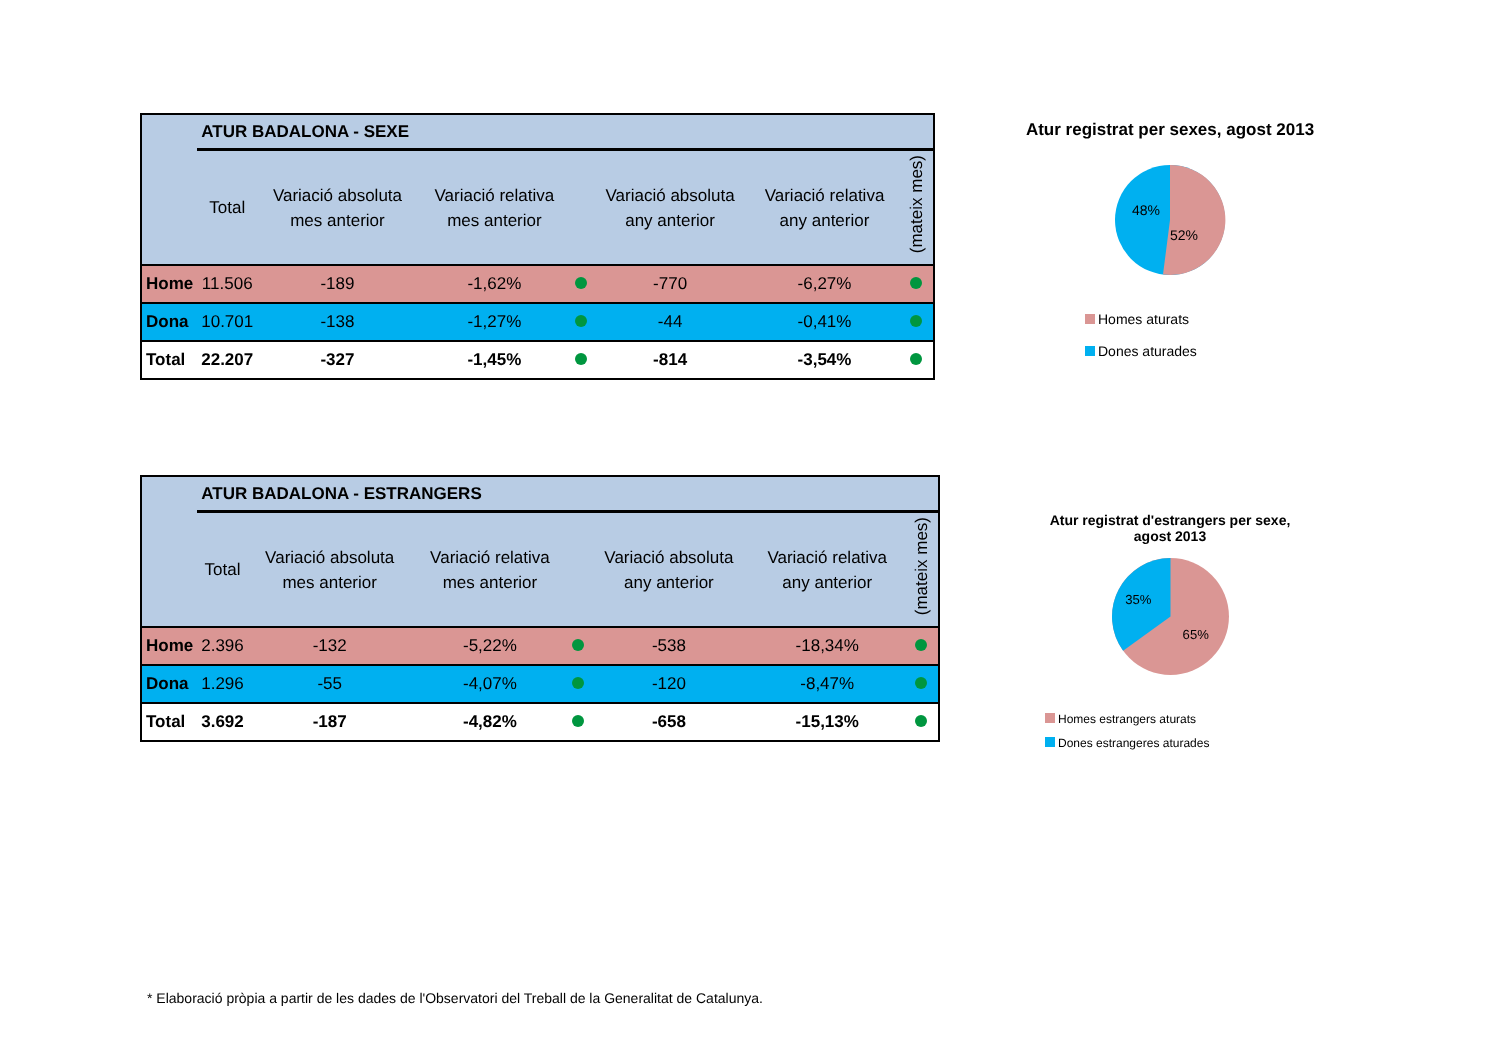| | ATUR BADALONA - SEXE | | | | | | |
| --- | --- | --- | --- | --- | --- | --- | --- |
| | Total | Variació absoluta mes anterior | Variació relativa mes anterior | | Variació absoluta any anterior | Variació relativa any anterior | (mateix mes) |
| Home | 11.506 | -189 | -1,62% | | -770 | -6,27% | |
| Dona | 10.701 | -138 | -1,27% | | -44 | -0,41% | |
| Total | 22.207 | -327 | -1,45% | | -814 | -3,54% | |
Atur registrat per sexes, agost 2013
48%
52%
Homes aturats
Dones aturades
| | ATUR BADALONA - ESTRANGERS | | | | | | |
| --- | --- | --- | --- | --- | --- | --- | --- |
| | Total | Variació absoluta mes anterior | Variació relativa mes anterior | | Variació absoluta any anterior | Variació relativa any anterior | (mateix mes) |
| Home | 2.396 | -132 | -5,22% | | -538 | -18,34% | |
| Dona | 1.296 | -55 | -4,07% | | -120 | -8,47% | |
| Total | 3.692 | -187 | -4,82% | | -658 | -15,13% | |
Atur registrat d'estrangers per sexe,
agost 2013
35%
65%
Homes estrangers aturats
Dones estrangeres aturades
* Elaboració pròpia a partir de les dades de l'Observatori del Treball de la Generalitat de Catalunya.